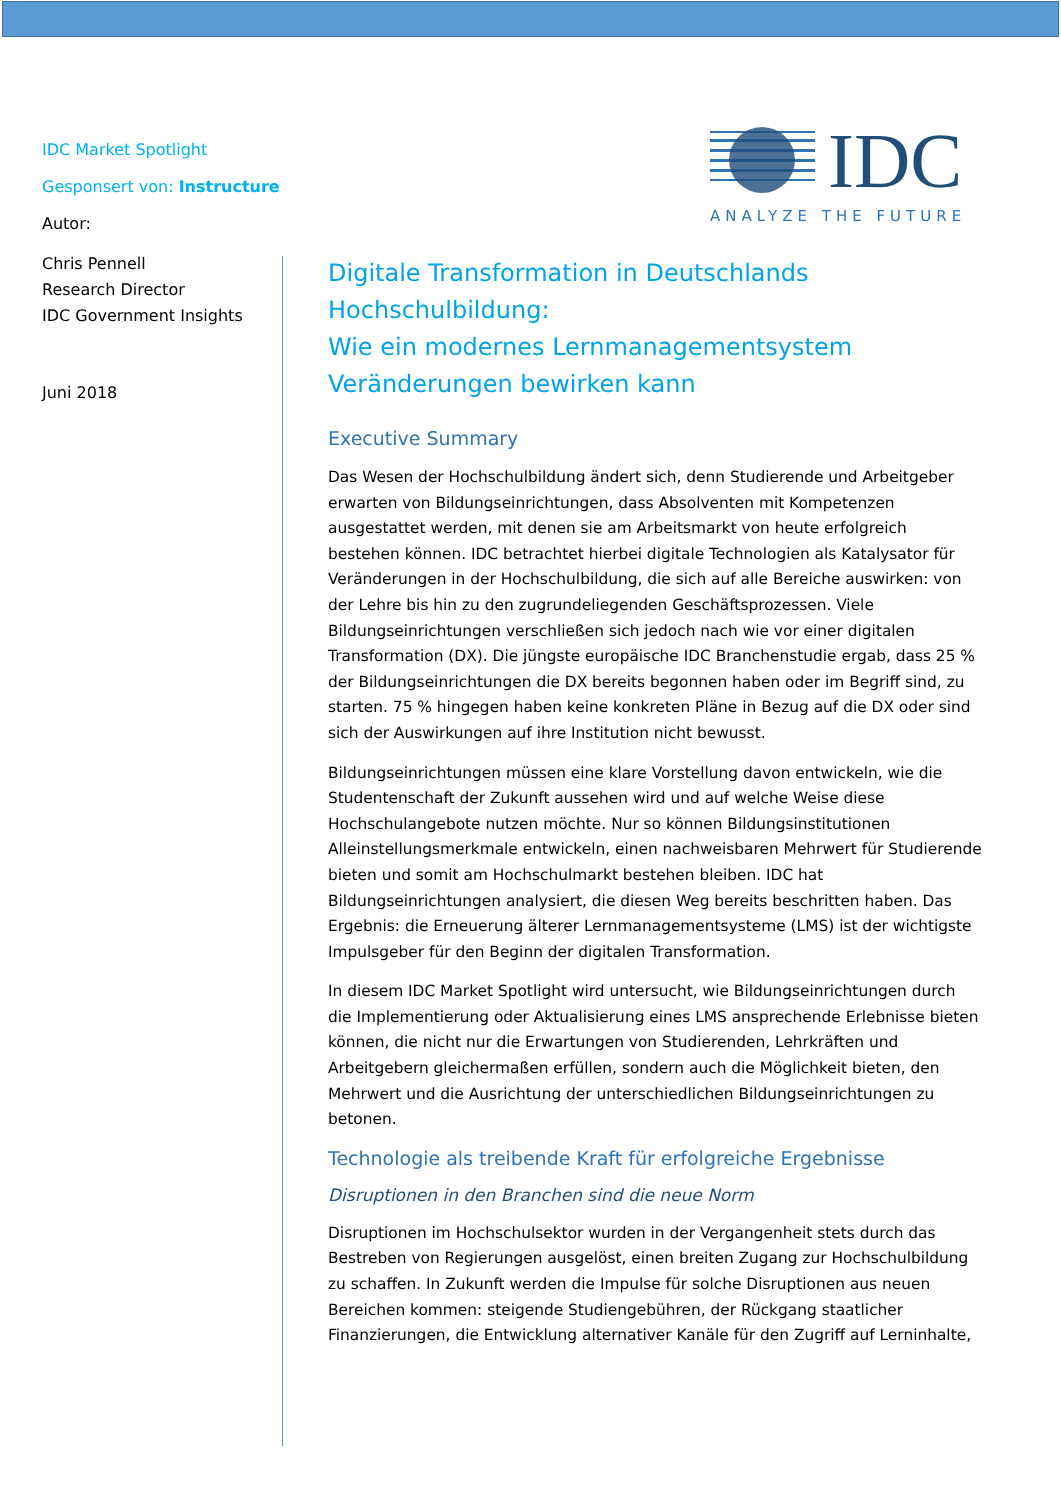IDC Market Spotlight
Gesponsert von: Instructure
Autor:
Chris Pennell
Research Director
IDC Government Insights
Juni 2018
IDC
ANALYZE THE FUTURE
Digitale Transformation in Deutschlands Hochschulbildung:
Wie ein modernes Lernmanagementsystem Veränderungen bewirken kann
Executive Summary
Das Wesen der Hochschulbildung ändert sich, denn Studierende und Arbeitgeber erwarten von Bildungseinrichtungen, dass Absolventen mit Kompetenzen ausgestattet werden, mit denen sie am Arbeitsmarkt von heute erfolgreich bestehen können. IDC betrachtet hierbei digitale Technologien als Katalysator für Veränderungen in der Hochschulbildung, die sich auf alle Bereiche auswirken: von der Lehre bis hin zu den zugrundeliegenden Geschäftsprozessen. Viele Bildungseinrichtungen verschließen sich jedoch nach wie vor einer digitalen Transformation (DX). Die jüngste europäische IDC Branchenstudie ergab, dass 25 % der Bildungseinrichtungen die DX bereits begonnen haben oder im Begriff sind, zu starten. 75 % hingegen haben keine konkreten Pläne in Bezug auf die DX oder sind sich der Auswirkungen auf ihre Institution nicht bewusst.
Bildungseinrichtungen müssen eine klare Vorstellung davon entwickeln, wie die Studentenschaft der Zukunft aussehen wird und auf welche Weise diese Hochschulangebote nutzen möchte. Nur so können Bildungsinstitutionen Alleinstellungsmerkmale entwickeln, einen nachweisbaren Mehrwert für Studierende bieten und somit am Hochschulmarkt bestehen bleiben. IDC hat Bildungseinrichtungen analysiert, die diesen Weg bereits beschritten haben. Das Ergebnis: die Erneuerung älterer Lernmanagementsysteme (LMS) ist der wichtigste Impulsgeber für den Beginn der digitalen Transformation.
In diesem IDC Market Spotlight wird untersucht, wie Bildungseinrichtungen durch die Implementierung oder Aktualisierung eines LMS ansprechende Erlebnisse bieten können, die nicht nur die Erwartungen von Studierenden, Lehrkräften und Arbeitgebern gleichermaßen erfüllen, sondern auch die Möglichkeit bieten, den Mehrwert und die Ausrichtung der unterschiedlichen Bildungseinrichtungen zu betonen.
Technologie als treibende Kraft für erfolgreiche Ergebnisse
Disruptionen in den Branchen sind die neue Norm
Disruptionen im Hochschulsektor wurden in der Vergangenheit stets durch das Bestreben von Regierungen ausgelöst, einen breiten Zugang zur Hochschulbildung zu schaffen. In Zukunft werden die Impulse für solche Disruptionen aus neuen Bereichen kommen: steigende Studiengebühren, der Rückgang staatlicher Finanzierungen, die Entwicklung alternativer Kanäle für den Zugriff auf Lerninhalte,